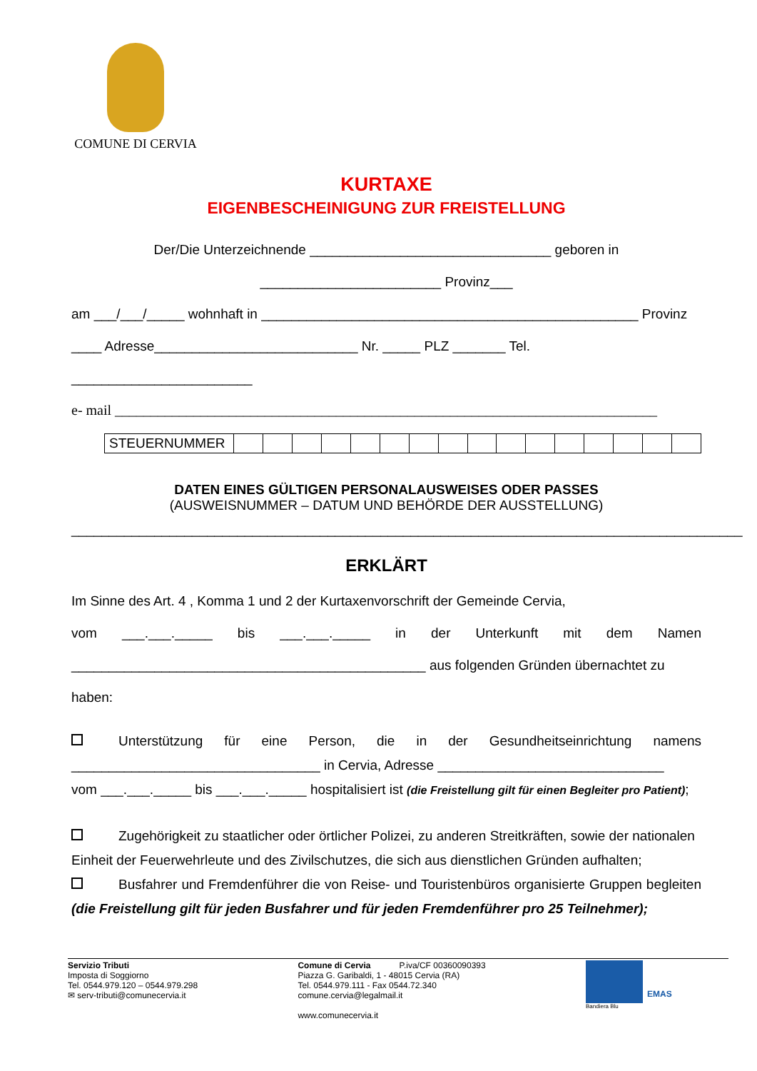COMUNE DI CERVIA
KURTAXE
EIGENBESCHEINIGUNG ZUR FREISTELLUNG
Der/Die Unterzeichnende ________________________________ geboren in
________________________ Provinz___
am ___/___/_____ wohnhaft in __________________________________________________ Provinz
____ Adresse___________________________ Nr. _____ PLZ _______ Tel.
________________________
e- mail ____________________________________________________________________________
| STEUERNUMMER | | | | | | | | | | | | | | | | |
DATEN EINES GÜLTIGEN PERSONALAUSWEISES ODER PASSES
(AUSWEISNUMMER – DATUM UND BEHÖRDE DER AUSSTELLUNG)
_________________________________________________________________________________________
ERKLÄRT
Im Sinne des Art. 4 , Komma 1 und 2 der Kurtaxenvorschrift der Gemeinde Cervia,
vom ___.___._____ bis ___.___._____ in der Unterkunft mit dem Namen
_______________________________________________ aus folgenden Gründen übernachtet zu haben:
Unterstützung für eine Person, die in der Gesundheitseinrichtung namens
_________________________________ in Cervia, Adresse ______________________________
vom ___.___._____ bis ___.___._____ hospitalisiert ist (die Freistellung gilt für einen Begleiter pro Patient);
Zugehörigkeit zu staatlicher oder örtlicher Polizei, zu anderen Streitkräften, sowie der nationalen Einheit der Feuerwehrleute und des Zivilschutzes, die sich aus dienstlichen Gründen aufhalten;
Busfahrer und Fremdenführer die von Reise- und Touristenbüros organisierte Gruppen begleiten (die Freistellung gilt für jeden Busfahrer und für jeden Fremdenführer pro 25 Teilnehmer);
Servizio Tributi
Imposta di Soggiorno
Tel. 0544.979.120 – 0544.979.298
✉ serv-tributi@comunecervia.it
Comune di Cervia P.iva/CF 00360090393
Piazza G. Garibaldi, 1 - 48015 Cervia (RA)
Tel. 0544.979.111 - Fax 0544.72.340
comune.cervia@legalmail.it
www.comunecervia.it
EMAS
Bandiera Blu